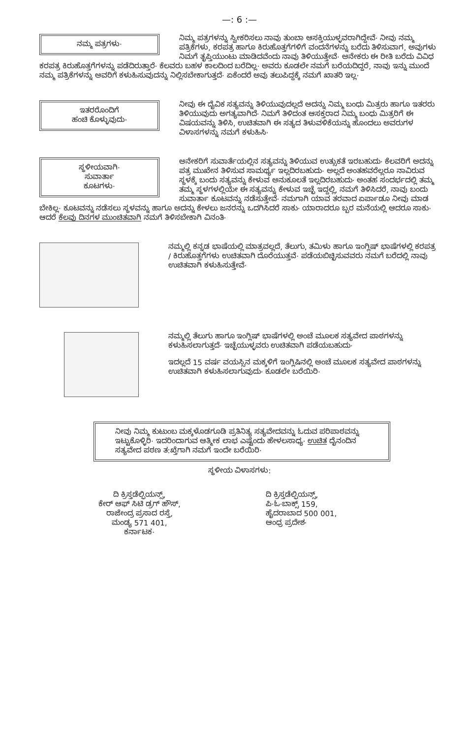—: 6 :—
ನಮ್ಮ ಪತ್ರಗಳು·
ನಿಮ್ಮ ಪತ್ರಗಳನ್ನು ಸ್ವೀಕರಿಸಲು ನಾವು ತುಂಬಾ ಆಸಕ್ತಿಯುಳ್ಳವರಾಗಿದ್ದೇವೆ· ನೀವು ನಮ್ಮ ಪತ್ರಿಕೆಗಳು, ಕರಪತ್ರ ಹಾಗೂ ಕಿರುಹೊತ್ತಗೆಗಳಿಗೆ ವಂದನೆಗಳನ್ನು ಬರೆದು ತಿಳಿಸುವಾಗ, ಅವುಗಳು ನಿಮಗೆ ತೃಪ್ತಿಯುಂಟು ಮಾಡಿದವೆಂದು ನಾವು ತಿಳಿಯುತ್ತೇವೆ· ಅನೇಕರು ಈ ರೀತಿ ಬರೆದು ವಿವಿಧ ಕರಪತ್ರ ಕಿರುಹೊತ್ತಗೆಗಳನ್ನು ಪಡೆದಿರುತ್ತಾರೆ· ಕೆಲವರು ಬಹಳ ಕಾಲದಿಂದ ಬರೆದಿಲ್ಲ· ಅವರು ಕೂಡಲೇ ನಮಗೆ ಬರೆಯದಿದ್ದರೆ, ನಾವು ಇನ್ನು ಮುಂದೆ ನಮ್ಮ ಪತ್ರಿಕೆಗಳನ್ನು ಅವರಿಗೆ ಕಳುಹಿಸುವುದನ್ನು ನಿಲ್ಲಿಸಬೇಕಾಗುತ್ತದೆ· ಏಕೆಂದರೆ ಅವು ತಲುಪಿದ್ದಕ್ಕೆ ನಮಗೆ ಖಾತರಿ ಇಲ್ಲ·
ಇತರರೊಂದಿಗೆ
ಹಂಚಿ ಕೊಳ್ಳುವುದು·
ನೀವು ಈ ದೈವಿಕ ಸತ್ಯವನ್ನು ತಿಳಿಯುವುದಲ್ಲದೆ ಅದನ್ನು ನಿಮ್ಮ ಬಂಧು ಮಿತ್ರರು ಹಾಗೂ ಇತರರು ತಿಳಿಯುವುದು ಅಗತ್ಯವಾಗಿದೆ· ನಿಮಗೆ ತಿಳಿದಂತ ಆಸಕ್ತರಾದ ನಿಮ್ಮ ಬಂಧು ಮಿತ್ರರಿಗೆ ಈ ವಿಷಯವನ್ನು ತಿಳಿಸಿ, ಉಚಿತವಾಗಿ ಈ ಸತ್ಯದ ತಿಳುವಳಿಕೆಯನ್ನು ಹೊಂದಲು ಅವರುಗಳ ವಿಳಾಸಗಳನ್ನು ನಮಗೆ ಕಳುಹಿಸಿ·
ಸ್ಥಳೀಯವಾಗಿ·
ಸುವಾರ್ತಾ
ಕೂಟಗಳು·
ಅನೇಕರಿಗೆ ಸುವಾರ್ತೆಯಲ್ಲಿನ ಸತ್ಯವನ್ನು ತಿಳಿಯುವ ಉತ್ಸುಕತೆ ಇರಬಹುದು· ಕೆಲವರಿಗೆ ಅದನ್ನು ಪತ್ರ ಮುಖೇನ ತಿಳಿಸುವ ಸಾಮರ್ಥ್ಯ ಇಲ್ಲದಿರಬಹುದು· ಅಲ್ಲದೆ ಅಂತಹವರೆಲ್ಲರೂ ನಾವಿರುವ ಸ್ಥಳಕ್ಕೆ ಬಂದು ಸತ್ಯವನ್ನು ಕೇಳುವ ಅನುಕೂಲತೆ ಇಲ್ಲದಿರಬಹುದು· ಅಂತಹ ಸಂದರ್ಭದಲ್ಲಿ ತಮ್ಮ ತಮ್ಮ ಸ್ಥಳಗಳಲ್ಲಿಯೇ ಈ ಸತ್ಯವನ್ನು ಕೇಳುವ ಇಚ್ಛೆ ಇದ್ದಲ್ಲಿ, ನಮಗೆ ತಿಳಿಸಿದರೆ, ನಾವು ಬಂದು ಸುವಾರ್ತಾ ಕೂಟವನ್ನು ನಡೆಸುತ್ತೇವೆ· ನಮಗಾಗಿ ಯಾವ ತರವಾದ ಏರ್ಪಾಡೂ ನೀವು ಮಾಡ ಬೇಕಿಲ್ಲ· ಕೂಟವನ್ನು ನಡೆಸಲು ಸ್ಥಳವನ್ನು ಹಾಗೂ ಅದನ್ನು ಕೇಳಲು ಜನರನ್ನು ಒದಗಿಸಿದರೆ ಸಾಕು· ಯಾರಾದರೂ ಬ್ಬರ ಮನೆಯಲ್ಲಿ ಆದರೂ ಸಾಕು· ಆದರೆ ಕೆಲವು ದಿನಗಳ ಮುಂಚಿತವಾಗಿ ನಮಗೆ ತಿಳಿಸಬೇಕಾಗಿ ವಿನಂತಿ·
ನಮ್ಮಲ್ಲಿ ಕನ್ನಡ ಭಾಷೆಯಲ್ಲಿ ಮಾತ್ರವಲ್ಲದೆ, ತೆಲುಗು, ತಮಿಳು ಹಾಗೂ ಇಂಗ್ಲಿಷ್ ಭಾಷೆಗಳಲ್ಲಿ ಕರಪತ್ರ / ಕಿರುಹೊತ್ತಗೆಗಳು ಉಚಿತವಾಗಿ ದೊರೆಯುತ್ತವೆ· ಪಡೆಯಬಿಚ್ಛಿಸುವವರು ನಮಗೆ ಬರೆದಲ್ಲಿ ನಾವು ಉಚಿತವಾಗಿ ಕಳುಹಿಸುತ್ತೇವೆ·
ನಮ್ಮಲ್ಲಿ ತೆಲುಗು ಹಾಗೂ ಇಂಗ್ಲಿಷ್ ಭಾಷೆಗಳಲ್ಲಿ ಅಂಚೆ ಮೂಲಕ ಸತ್ಯವೇದ ಪಾಠಗಳನ್ನು ಕಳುಹಿಸಲಾಗುತ್ತದೆ· ಇಚ್ಛೆಯುಳ್ಳವರು ಉಚಿತವಾಗಿ ಪಡೆಯಬಹುದು·
ಇದಲ್ಲದೆ 15 ವರ್ಷ ವಯಸ್ಸಿನ ಮಕ್ಕಳಿಗೆ ಇಂಗ್ಲಿಷಿನಲ್ಲಿ ಅಂಚೆ ಮೂಲಕ ಸತ್ಯವೇದ ಪಾಠಗಳನ್ನು ಉಚಿತವಾಗಿ ಕಳುಹಿಸಲಾಗುವುದು· ಕೂಡಲೇ ಬರೆಯಿರಿ·
ನೀವು ನಿಮ್ಮ ಕುಟುಂಬ ಮಕ್ಕಳೊಡಗೂಡಿ ಪ್ರತಿನಿತ್ಯ ಸತ್ಯವೇದವನ್ನು ಓದುವ ಪರಿಪಾಠವನ್ನು ಇಟ್ಟುಕೊಳ್ಳಿರಿ· ಇದರಿಂದಾಗುವ ಆತ್ಮೀಕ ಲಾಭ ಎಷ್ಟೆಂದು ಹೇಳಲಸಾಧ್ಯ· ಉಚಿತ ದೈನಂದಿನ ಸತ್ಯವೇದ ಪಠಣ ತ:ಖ್ತೆಗಾಗಿ ನಮಗೆ ಇಂದೇ ಬರೆಯಿರಿ·
ಸ್ಥಳೀಯ ವಿಳಾಸಗಳು:
ದಿ ಕ್ರಿಸ್ತಡೆಲ್ಫಿಯನ್ಸ್,
ಕೇರ್ ಆಫ್ ಸಿಟಿ ಡ್ರಗ್ ಹೌಸ್,
ರಾಜೇಂದ್ರ ಪ್ರಸಾದ ರಸ್ತೆ,
ಮಂಡ್ಯ 571 401,
ಕರ್ನಾಟಕ·
ದಿ ಕ್ರಿಸ್ತಡೆಲ್ಫಿಯನ್ಸ್,
ಪಿ·ಓ·ಬಾಕ್ಸ್ 159,
ಹೈದರಾಬಾದ 500 001,
ಆಂಧ್ರ ಪ್ರದೇಶ·